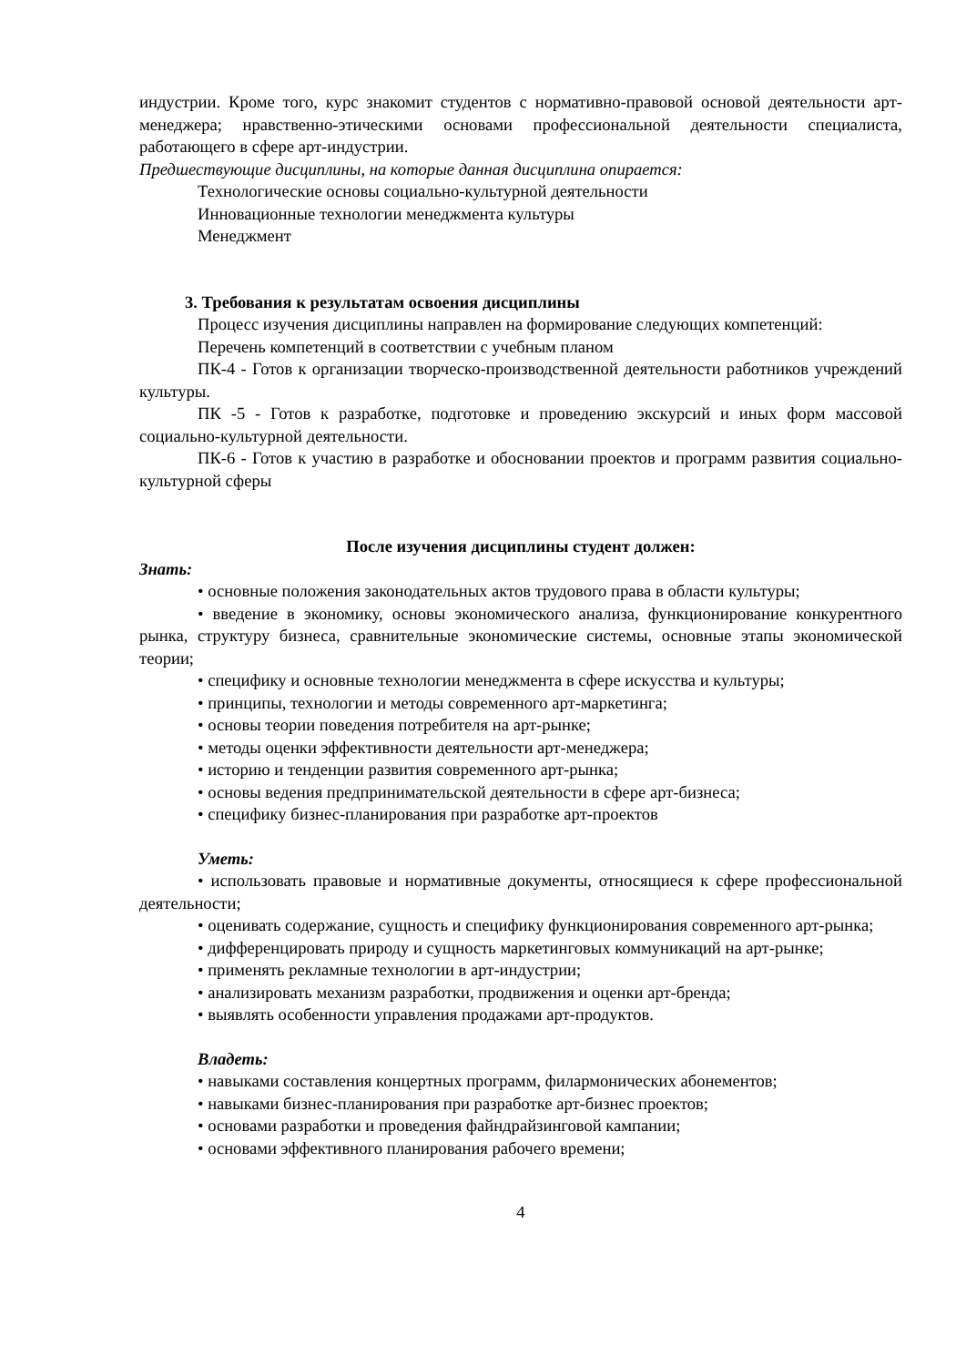индустрии. Кроме того, курс знакомит студентов с нормативно-правовой основой деятельности арт-менеджера; нравственно-этическими основами профессиональной деятельности специалиста, работающего в сфере арт-индустрии.
Предшествующие дисциплины, на которые данная дисциплина опирается:
Технологические основы социально-культурной деятельности
Инновационные технологии менеджмента культуры
Менеджмент
3. Требования к результатам освоения дисциплины
Процесс изучения дисциплины направлен на формирование следующих компетенций:
Перечень компетенций в соответствии с учебным планом
ПК-4 - Готов к организации творческо-производственной деятельности работников учреждений культуры.
ПК -5 - Готов к разработке, подготовке и проведению экскурсий и иных форм массовой социально-культурной деятельности.
ПК-6 - Готов к участию в разработке и обосновании проектов и программ развития социально-культурной сферы
После изучения дисциплины студент должен:
Знать:
• основные положения законодательных актов трудового права в области культуры;
• введение в экономику, основы экономического анализа, функционирование конкурентного рынка, структуру бизнеса, сравнительные экономические системы, основные этапы экономической теории;
• специфику и основные технологии менеджмента в сфере искусства и культуры;
• принципы, технологии и методы современного арт-маркетинга;
• основы теории поведения потребителя на арт-рынке;
• методы оценки эффективности деятельности арт-менеджера;
• историю и тенденции развития современного арт-рынка;
• основы ведения предпринимательской деятельности в сфере арт-бизнеса;
• специфику бизнес-планирования при разработке арт-проектов
Уметь:
• использовать правовые и нормативные документы, относящиеся к сфере профессиональной деятельности;
• оценивать содержание, сущность и специфику функционирования современного арт-рынка;
• дифференцировать природу и сущность маркетинговых коммуникаций на арт-рынке;
• применять рекламные технологии в арт-индустрии;
• анализировать механизм разработки, продвижения и оценки арт-бренда;
• выявлять особенности управления продажами арт-продуктов.
Владеть:
• навыками составления концертных программ, филармонических абонементов;
• навыками бизнес-планирования при разработке арт-бизнес проектов;
• основами разработки и проведения файндрайзинговой кампании;
• основами эффективного планирования рабочего времени;
4